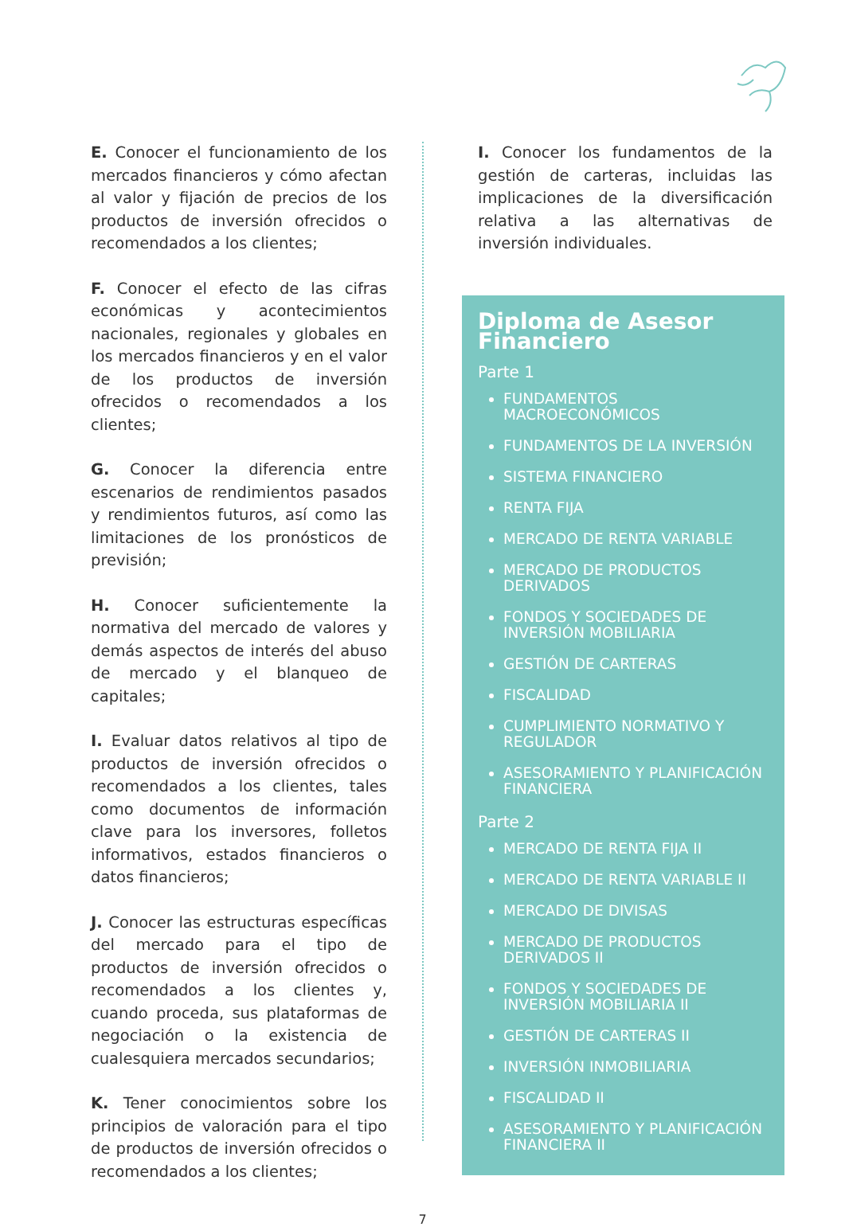E. Conocer el funcionamiento de los mercados financieros y cómo afectan al valor y fijación de precios de los productos de inversión ofrecidos o recomendados a los clientes;
F. Conocer el efecto de las cifras económicas y acontecimientos nacionales, regionales y globales en los mercados financieros y en el valor de los productos de inversión ofrecidos o recomendados a los clientes;
G. Conocer la diferencia entre escenarios de rendimientos pasados y rendimientos futuros, así como las limitaciones de los pronósticos de previsión;
H. Conocer suficientemente la normativa del mercado de valores y demás aspectos de interés del abuso de mercado y el blanqueo de capitales;
I. Evaluar datos relativos al tipo de productos de inversión ofrecidos o recomendados a los clientes, tales como documentos de información clave para los inversores, folletos informativos, estados financieros o datos financieros;
J. Conocer las estructuras específicas del mercado para el tipo de productos de inversión ofrecidos o recomendados a los clientes y, cuando proceda, sus plataformas de negociación o la existencia de cualesquiera mercados secundarios;
K. Tener conocimientos sobre los principios de valoración para el tipo de productos de inversión ofrecidos o recomendados a los clientes;
I. Conocer los fundamentos de la gestión de carteras, incluidas las implicaciones de la diversificación relativa a las alternativas de inversión individuales.
Diploma de Asesor Financiero
Parte 1
FUNDAMENTOS MACROECONÓMICOS
FUNDAMENTOS DE LA INVERSIÓN
SISTEMA FINANCIERO
RENTA FIJA
MERCADO DE RENTA VARIABLE
MERCADO DE PRODUCTOS DERIVADOS
FONDOS Y SOCIEDADES DE INVERSIÓN MOBILIARIA
GESTIÓN DE CARTERAS
FISCALIDAD
CUMPLIMIENTO NORMATIVO Y REGULADOR
ASESORAMIENTO Y PLANIFICACIÓN FINANCIERA
Parte 2
MERCADO DE RENTA FIJA II
MERCADO DE RENTA VARIABLE II
MERCADO DE DIVISAS
MERCADO DE PRODUCTOS DERIVADOS II
FONDOS Y SOCIEDADES DE INVERSIÓN MOBILIARIA II
GESTIÓN DE CARTERAS II
INVERSIÓN INMOBILIARIA
FISCALIDAD II
ASESORAMIENTO Y PLANIFICACIÓN FINANCIERA II
7